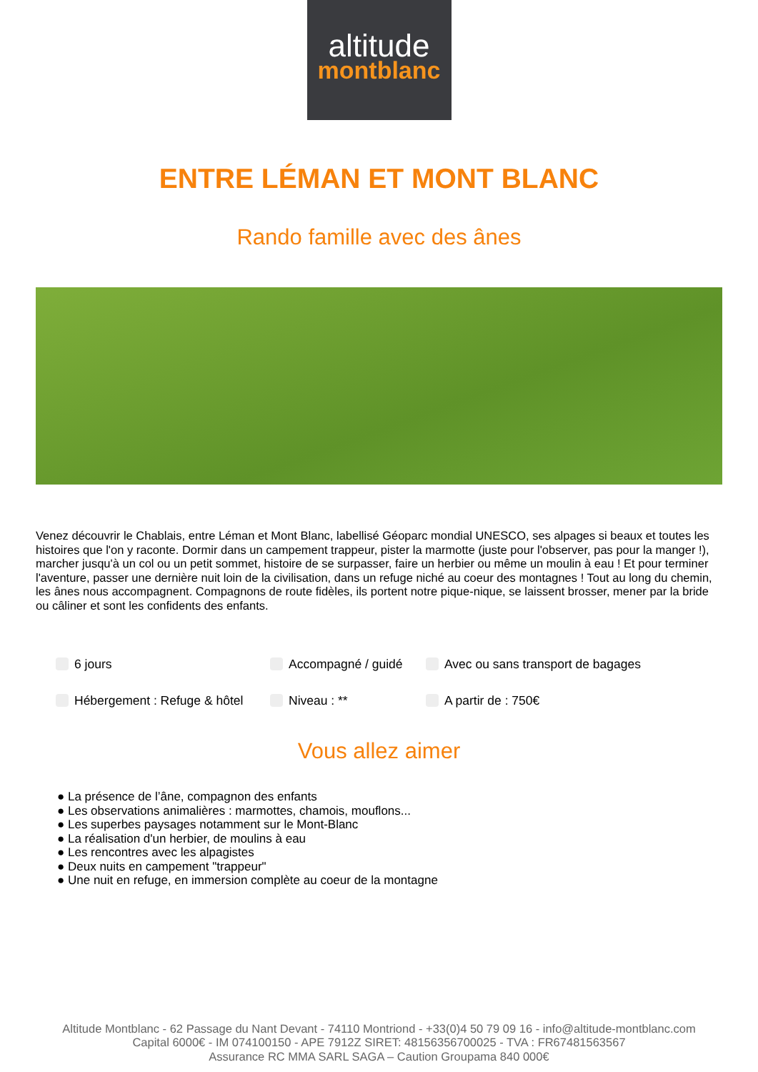altitude
montblanc
ENTRE LÉMAN ET MONT BLANC
Rando famille avec des ânes
Venez découvrir le Chablais, entre Léman et Mont Blanc, labellisé Géoparc mondial UNESCO, ses alpages si beaux et toutes les histoires que l'on y raconte. Dormir dans un campement trappeur, pister la marmotte (juste pour l'observer, pas pour la manger !), marcher jusqu'à un col ou un petit sommet, histoire de se surpasser, faire un herbier ou même un moulin à eau ! Et pour terminer l'aventure, passer une dernière nuit loin de la civilisation, dans un refuge niché au coeur des montagnes ! Tout au long du chemin, les ânes nous accompagnent. Compagnons de route fidèles, ils portent notre pique-nique, se laissent brosser, mener par la bride ou câliner et sont les confidents des enfants.
6 jours Accompagné / guidé Avec ou sans transport de bagages Hébergement : Refuge & hôtel Niveau : ** A partir de : 750€
Vous allez aimer
● La présence de l’âne, compagnon des enfants
● Les observations animalières : marmottes, chamois, mouflons...
● Les superbes paysages notamment sur le Mont-Blanc
● La réalisation d'un herbier, de moulins à eau
● Les rencontres avec les alpagistes
● Deux nuits en campement "trappeur"
● Une nuit en refuge, en immersion complète au coeur de la montagne
Altitude Montblanc - 62 Passage du Nant Devant - 74110 Montriond - +33(0)4 50 79 09 16 - info@altitude-montblanc.com
Capital 6000€ - IM 074100150 - APE 7912Z SIRET: 48156356700025 - TVA : FR67481563567
Assurance RC MMA SARL SAGA – Caution Groupama 840 000€